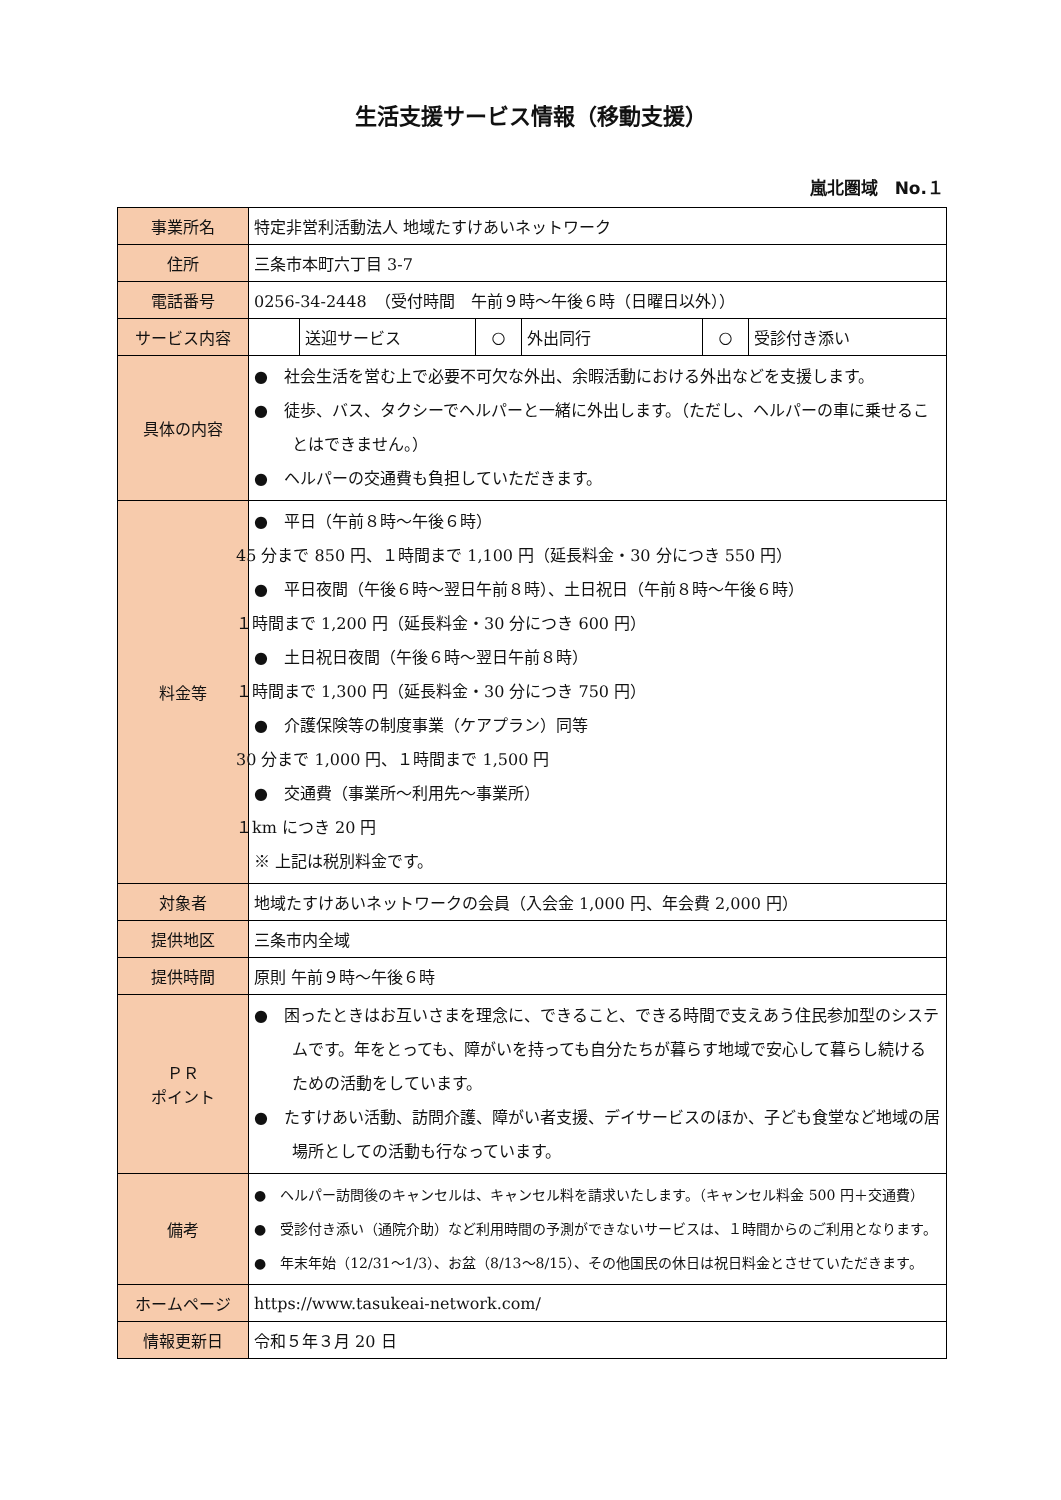生活支援サービス情報（移動支援）
嵐北圏域　No.１
| 事業所名 | 特定非営利活動法人 地域たすけあいネットワーク | | | | | |
| 住所 | 三条市本町六丁目 3-7 | | | | | |
| 電話番号 | 0256-34-2448 （受付時間 午前９時～午後６時（日曜日以外）） | | | | | |
| サービス内容 | | 送迎サービス | ○ | 外出同行 | ○ | 受診付き添い |
| 具体の内容 | ● 社会生活を営む上で必要不可欠な外出、余暇活動における外出などを支援します。 ● 徒歩、バス、タクシーでヘルパーと一緒に外出します。（ただし、ヘルパーの車に乗せることはできません。） ● ヘルパーの交通費も負担していただきます。 | | | | | |
| 料金等 | ● 平日（午前８時～午後６時） 45 分まで 850 円、１時間まで 1,100 円（延長料金・30 分につき 550 円） ● 平日夜間（午後６時～翌日午前８時）、土日祝日（午前８時～午後６時） １時間まで 1,200 円（延長料金・30 分につき 600 円） ● 土日祝日夜間（午後６時～翌日午前８時） １時間まで 1,300 円（延長料金・30 分につき 750 円） ● 介護保険等の制度事業（ケアプラン）同等 30 分まで 1,000 円、１時間まで 1,500 円 ● 交通費（事業所～利用先～事業所） １km につき 20 円 ※ 上記は税別料金です。 | | | | | |
| 対象者 | 地域たすけあいネットワークの会員（入会金 1,000 円、年会費 2,000 円） | | | | | |
| 提供地区 | 三条市内全域 | | | | | |
| 提供時間 | 原則 午前９時～午後６時 | | | | | |
| ＰＲ ポイント | ● 困ったときはお互いさまを理念に、できること、できる時間で支えあう住民参加型のシステムです。年をとっても、障がいを持っても自分たちが暮らす地域で安心して暮らし続けるための活動をしています。 ● たすけあい活動、訪問介護、障がい者支援、デイサービスのほか、子ども食堂など地域の居場所としての活動も行なっています。 | | | | | |
| 備考 | ● ヘルパー訪問後のキャンセルは、キャンセル料を請求いたします。（キャンセル料金 500 円＋交通費） ● 受診付き添い（通院介助）など利用時間の予測ができないサービスは、１時間からのご利用となります。 ● 年末年始（12/31～1/3）、お盆（8/13～8/15）、その他国民の休日は祝日料金とさせていただきます。 | | | | | |
| ホームページ | https://www.tasukeai-network.com/ | | | | | |
| 情報更新日 | 令和５年３月 20 日 | | | | | |